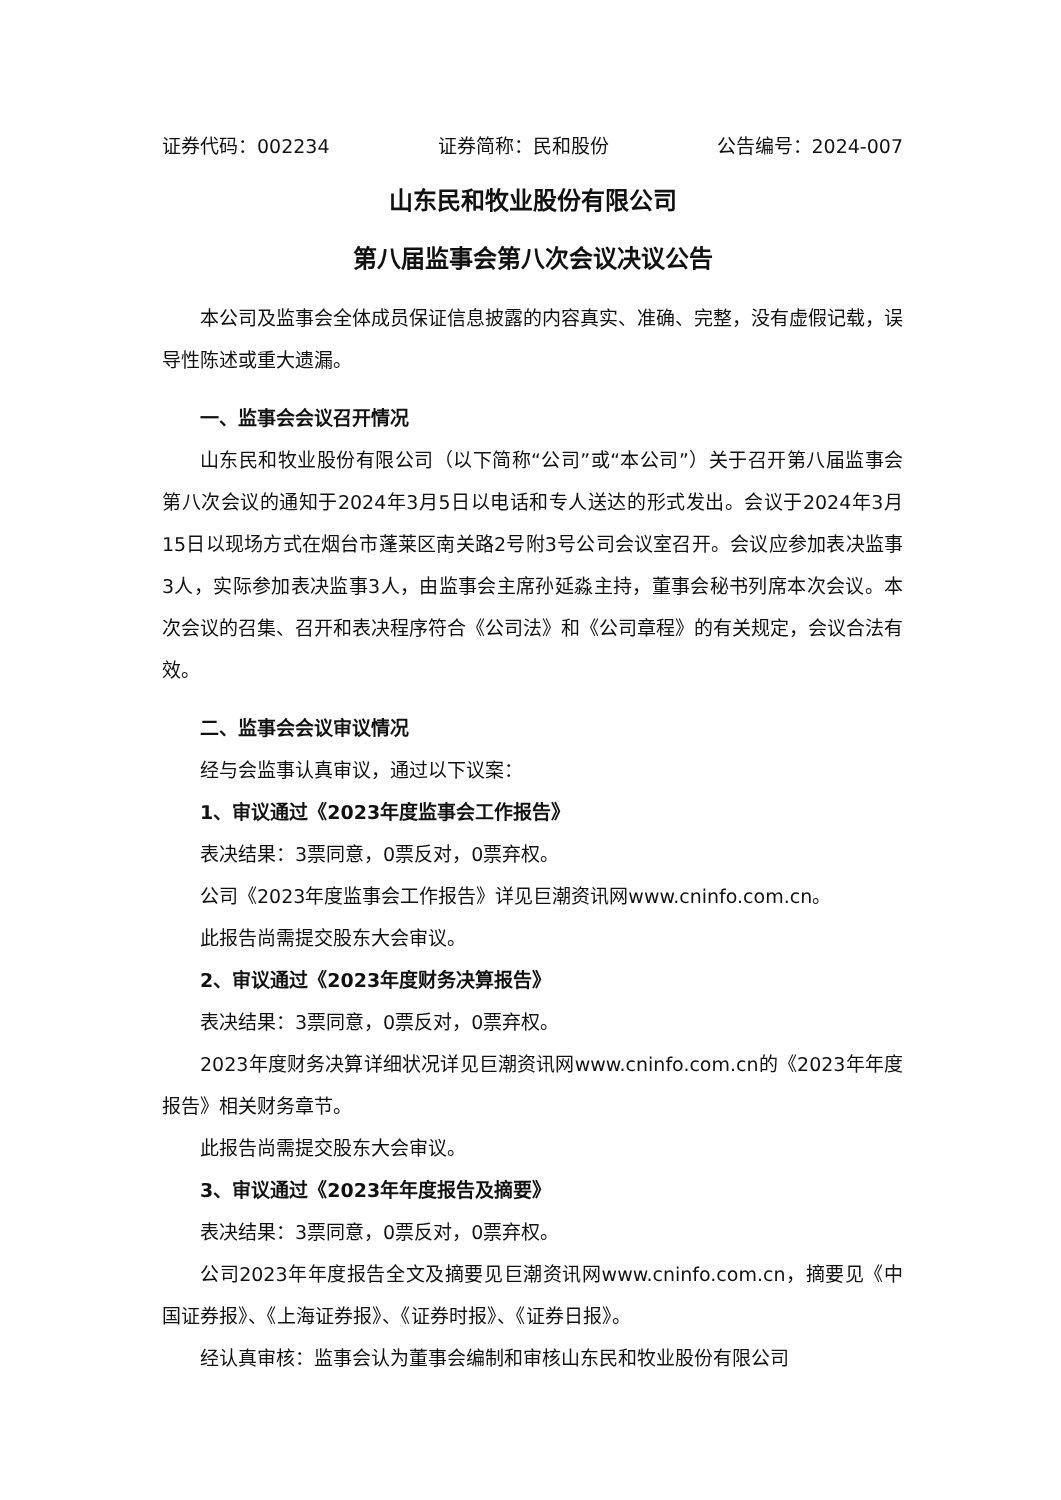证券代码：002234 证券简称：民和股份 公告编号：2024-007
山东民和牧业股份有限公司
第八届监事会第八次会议决议公告
本公司及监事会全体成员保证信息披露的内容真实、准确、完整，没有虚假记载，误导性陈述或重大遗漏。
一、监事会会议召开情况
山东民和牧业股份有限公司（以下简称“公司”或“本公司”）关于召开第八届监事会第八次会议的通知于2024年3月5日以电话和专人送达的形式发出。会议于2024年3月15日以现场方式在烟台市蓬莱区南关路2号附3号公司会议室召开。会议应参加表决监事3人，实际参加表决监事3人，由监事会主席孙延淼主持，董事会秘书列席本次会议。本次会议的召集、召开和表决程序符合《公司法》和《公司章程》的有关规定，会议合法有效。
二、监事会会议审议情况
经与会监事认真审议，通过以下议案：
1、审议通过《2023年度监事会工作报告》
表决结果：3票同意，0票反对，0票弃权。
公司《2023年度监事会工作报告》详见巨潮资讯网www.cninfo.com.cn。
此报告尚需提交股东大会审议。
2、审议通过《2023年度财务决算报告》
表决结果：3票同意，0票反对，0票弃权。
2023年度财务决算详细状况详见巨潮资讯网www.cninfo.com.cn的《2023年年度报告》相关财务章节。
此报告尚需提交股东大会审议。
3、审议通过《2023年年度报告及摘要》
表决结果：3票同意，0票反对，0票弃权。
公司2023年年度报告全文及摘要见巨潮资讯网www.cninfo.com.cn，摘要见《中国证券报》、《上海证券报》、《证券时报》、《证券日报》。
经认真审核：监事会认为董事会编制和审核山东民和牧业股份有限公司